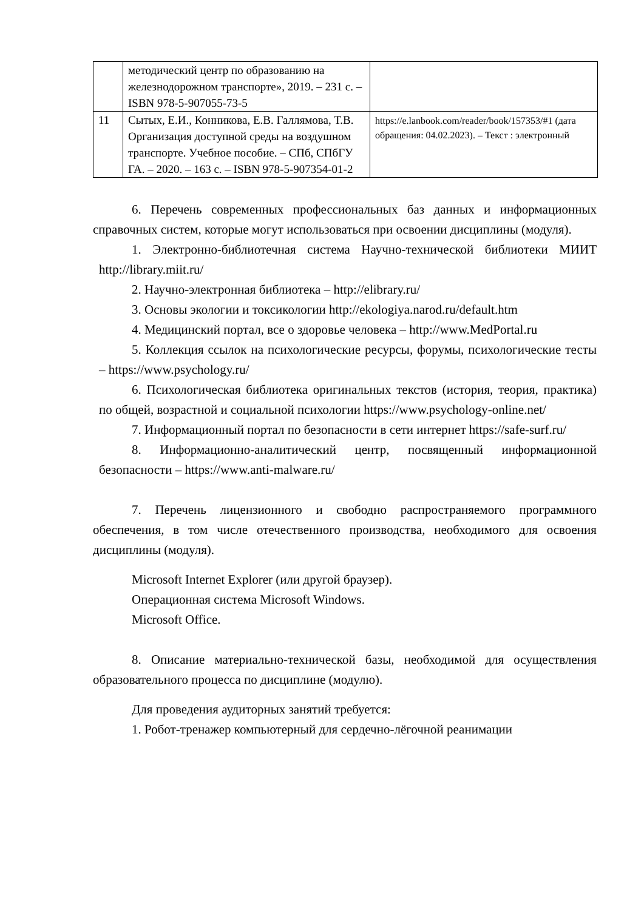| | методический центр по образованию на железнодорожном транспорте», 2019. – 231 с. – ISBN 978-5-907055-73-5 | |
| 11 | Сытых, Е.И., Конникова, Е.В. Галлямова, Т.В. Организация доступной среды на воздушном транспорте. Учебное пособие. – СПб, СПбГУ ГА. – 2020. – 163 с. – ISBN 978-5-907354-01-2 | https://e.lanbook.com/reader/book/157353/#1 (дата обращения: 04.02.2023). – Текст : электронный |
6. Перечень современных профессиональных баз данных и информационных справочных систем, которые могут использоваться при освоении дисциплины (модуля).
1. Электронно-библиотечная система Научно-технической библиотеки МИИТ http://library.miit.ru/
2. Научно-электронная библиотека – http://elibrary.ru/
3. Основы экологии и токсикологии http://ekologiya.narod.ru/default.htm
4. Медицинский портал, все о здоровье человека – http://www.MedPortal.ru
5. Коллекция ссылок на психологические ресурсы, форумы, психологические тесты – https://www.psychology.ru/
6. Психологическая библиотека оригинальных текстов (история, теория, практика) по общей, возрастной и социальной психологии https://www.psychology-online.net/
7. Информационный портал по безопасности в сети интернет https://safe-surf.ru/
8. Информационно-аналитический центр, посвященный информационной безопасности – https://www.anti-malware.ru/
7. Перечень лицензионного и свободно распространяемого программного обеспечения, в том числе отечественного производства, необходимого для освоения дисциплины (модуля).
Microsoft Internet Explorer (или другой браузер).
Операционная система Microsoft Windows.
Microsoft Office.
8. Описание материально-технической базы, необходимой для осуществления образовательного процесса по дисциплине (модулю).
Для проведения аудиторных занятий требуется:
1. Робот-тренажер компьютерный для сердечно-лёгочной реанимации